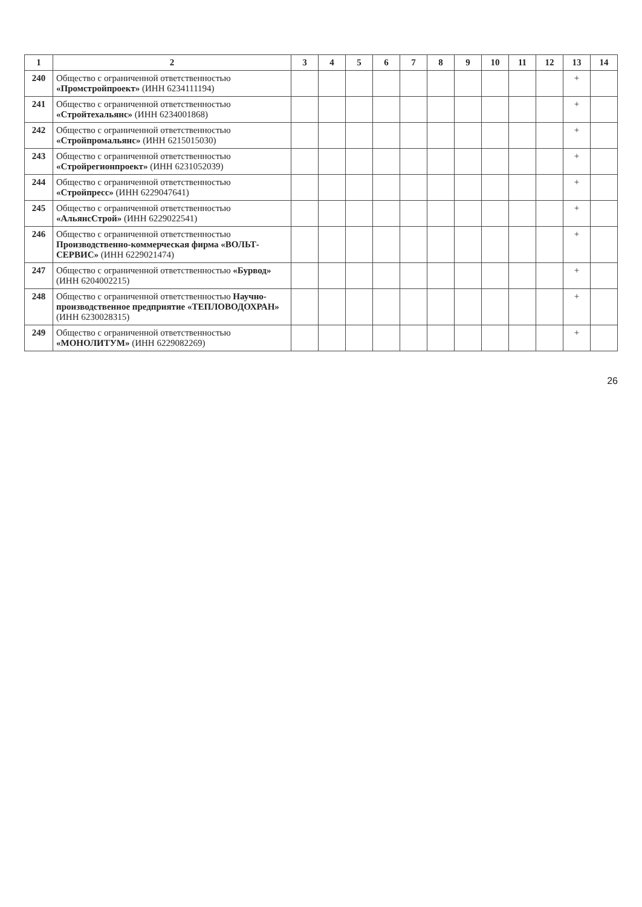| 1 | 2 | 3 | 4 | 5 | 6 | 7 | 8 | 9 | 10 | 11 | 12 | 13 | 14 |
| --- | --- | --- | --- | --- | --- | --- | --- | --- | --- | --- | --- | --- | --- |
| 240 | Общество с ограниченной ответственностью «Промстройпроект» (ИНН 6234111194) | | | | | | | | | | | + | |
| 241 | Общество с ограниченной ответственностью «Стройтехальянс» (ИНН 6234001868) | | | | | | | | | | | + | |
| 242 | Общество с ограниченной ответственностью «Стройпромальянс» (ИНН 6215015030) | | | | | | | | | | | + | |
| 243 | Общество с ограниченной ответственностью «Стройрегионпроект» (ИНН 6231052039) | | | | | | | | | | | + | |
| 244 | Общество с ограниченной ответственностью «Стройпресс» (ИНН 6229047641) | | | | | | | | | | | + | |
| 245 | Общество с ограниченной ответственностью «АльянсСтрой» (ИНН 6229022541) | | | | | | | | | | | + | |
| 246 | Общество с ограниченной ответственностью Производственно-коммерческая фирма «ВОЛЬТ-СЕРВИС» (ИНН 6229021474) | | | | | | | | | | | + | |
| 247 | Общество с ограниченной ответственностью «Бурвод» (ИНН 6204002215) | | | | | | | | | | | + | |
| 248 | Общество с ограниченной ответственностью Научно-производственное предприятие «ТЕПЛОВОДОХРАН» (ИНН 6230028315) | | | | | | | | | | | + | |
| 249 | Общество с ограниченной ответственностью «МОНОЛИТУМ» (ИНН 6229082269) | | | | | | | | | | | + | |
26